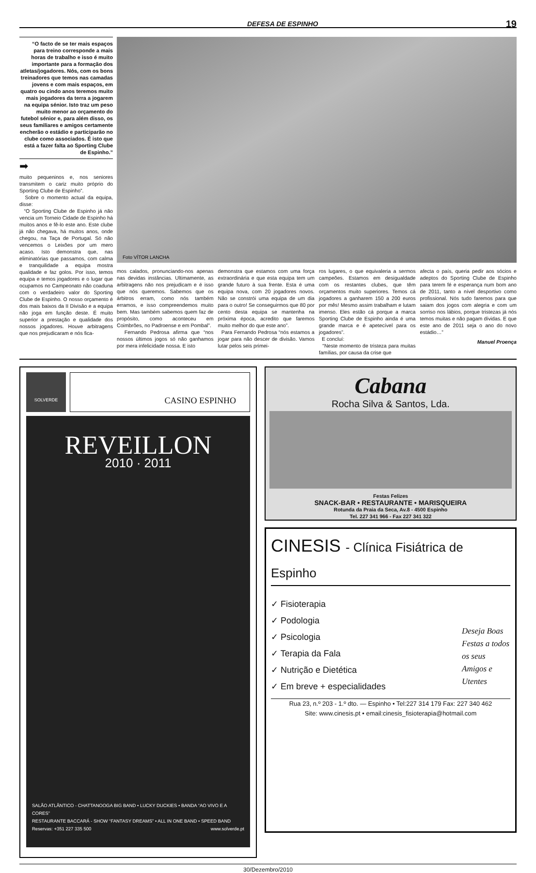DEFESA DE ESPINHO 19
“O facto de se ter mais espaços para treino corresponde a mais horas de trabalho e isso é muito importante para a formação dos atletas/jogadores. Nós, com os bons treinadores que temos nas camadas jovens e com mais espaços, em quatro ou cindo anos teremos muito mais jogadores da terra a jogarem na equipa sénior. Isto traz um peso muito menor ao orçamento do futebol sénior e, para além disso, os seus familiares e amigos certamente encherão o estádio e participarão no clube como associados. É isto que está a fazer falta ao Sporting Clube de Espinho.”
➡
muito pequeninos e, nos seniores transmitem o cariz muito próprio do Sporting Clube de Espinho”.
Sobre o momento actual da equipa, disse:
“O Sporting Clube de Espinho já não vencia um Torneio Cidade de Espinho há muitos anos e fê-lo este ano. Este clube já não chegava, há muitos anos, onde chegou, na Taça de Portugal. Só não vencemos o Leixões por um mero acaso. Isto demonstra que, nas eliminatórias que passamos, com calma e tranquilidade a equipa mostra qualidade e faz golos. Por isso, temos equipa e temos jogadores e o lugar que ocupamos no Campeonato não coaduna com o verdadeiro valor do Sporting Clube de Espinho. O nosso orçamento é dos mais baixos da II Divisão e a equipa não joga em função deste. É muito superior a prestação e qualidade dos nossos jogadores. Houve arbitragens que nos prejudicaram e nós fica-
Foto VÍTOR LANCHA
mos calados, pronunciando-nos apenas nas devidas instâncias. Ultimamente, as arbitragens não nos prejudicam e é isso que nós queremos. Sabemos que os árbitros erram, como nós também erramos, e isso compreendemos muito bem. Mas também sabemos quem faz de propósito, como aconteceu em Coimbrões, no Padroense e em Pombal”.
Fernando Pedrosa afirma que “nos nossos últimos jogos só não ganhamos por mera infelicidade nossa. E isto
demonstra que estamos com uma força extraordinária e que esta equipa tem um grande futuro à sua frente. Esta é uma equipa nova, com 20 jogadores novos. Não se constrói uma equipa de um dia para o outro! Se conseguirmos que 80 por cento desta equipa se mantenha na próxima época, acredito que faremos muito melhor do que este ano”.
Para Fernando Pedrosa “nós estamos a jogar para não descer de divisão. Vamos lutar pelos seis primei-
ros lugares, o que equivaleria a sermos campeões. Estamos em desigualdade com os restantes clubes, que têm orçamentos muito superiores. Temos cá jogadores a ganharem 150 a 200 euros por mês! Mesmo assim trabalham e lutam imenso. Eles estão cá porque a marca Sporting Clube de Espinho ainda é uma grande marca e é apetecível para os jogadores”.
E concluí:
“Neste momento de tristeza para muitas famílias, por causa da crise que
afecta o país, queria pedir aos sócios e adeptos do Sporting Clube de Espinho para terem fé e esperança num bom ano de 2011, tanto a nível desportivo como profissional. Nós tudo faremos para que saiam dos jogos com alegria e com um sorriso nos lábios, porque tristezas já nós temos muitas e não pagam dívidas. E que este ano de 2011 seja o ano do novo estádio…”
Manuel Proença
SOLVERDE
CASINO ESPINHO
REVEILLON
2010 · 2011
SALÃO ATLÂNTICO - CHATTANOOGA BIG BAND • LUCKY DUCKIES • BANDA “AO VIVO E A CORES”
RESTAURANTE BACCARÁ - SHOW “FANTASY DREAMS” • ALL IN ONE BAND • SPEED BAND
Reservas: +351 227 335 500 www.solverde.pt
Cabana
Rocha Silva & Santos, Lda.
Festas Felizes
SNACK-BAR • RESTAURANTE • MARISQUEIRA
Rotunda da Praia da Seca, Av.8 - 4500 Espinho
Tel. 227 341 966 - Fax 227 341 322
CINESIS - Clínica Fisiátrica de Espinho
✓ Fisioterapia
✓ Podologia
✓ Psicologia
✓ Terapia da Fala
✓ Nutrição e Dietética
✓ Em breve + especialidades
Deseja Boas Festas a todos os seus Amigos e Utentes
Rua 23, n.º 203 - 1.º dto. — Espinho • Tel:227 314 179 Fax: 227 340 462
Site: www.cinesis.pt • email:cinesis_fisioterapia@hotmail.com
30/Dezembro/2010